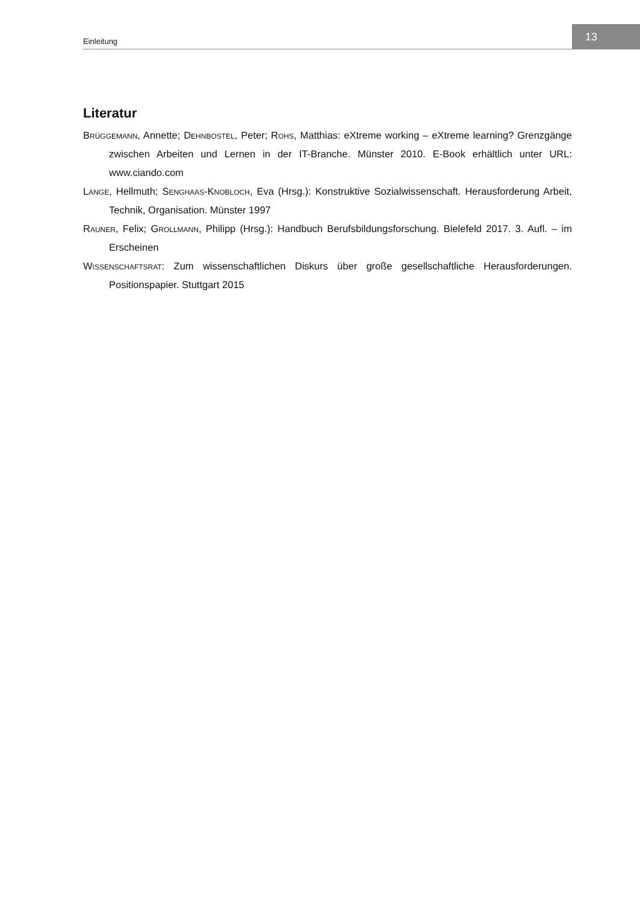Einleitung
13
Literatur
Brüggemann, Annette; Dehnbostel, Peter; Rohs, Matthias: eXtreme working – eXtreme learning? Grenzgänge zwischen Arbeiten und Lernen in der IT-Branche. Münster 2010. E-Book erhältlich unter URL: www.ciando.com
Lange, Hellmuth; Senghaas-Knobloch, Eva (Hrsg.): Konstruktive Sozialwissenschaft. Herausforderung Arbeit, Technik, Organisation. Münster 1997
Rauner, Felix; Grollmann, Philipp (Hrsg.): Handbuch Berufsbildungsforschung. Bielefeld 2017. 3. Aufl. – im Erscheinen
Wissenschaftsrat: Zum wissenschaftlichen Diskurs über große gesellschaftliche Herausforderungen. Positionspapier. Stuttgart 2015